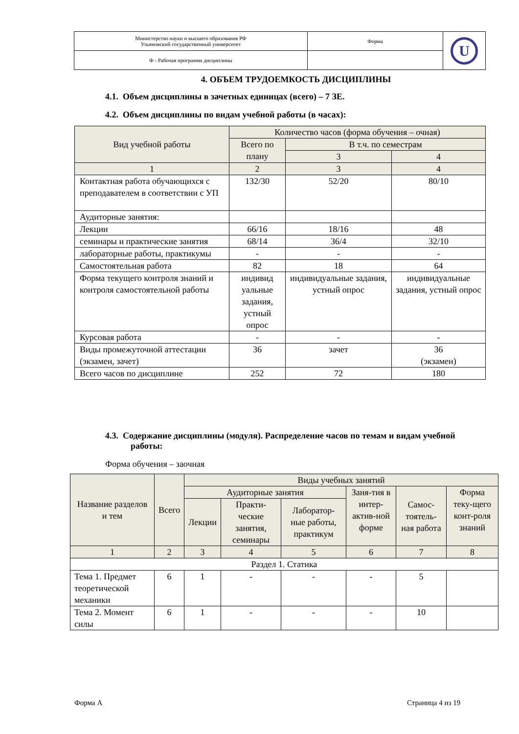| Министерство науки и высшего образования РФ Ульяновский государственный университет | Форма | U |
| Ф - Рабочая программа дисциплины | | |
4. ОБЪЕМ ТРУДОЕМКОСТЬ ДИСЦИПЛИНЫ
4.1. Объем дисциплины в зачетных единицах (всего) – 7 ЗЕ.
4.2. Объем дисциплины по видам учебной работы (в часах):
| Вид учебной работы | Количество часов (форма обучения – очная) | | |
| | Всего по плану | В т.ч. по семестрам | |
| | | 3 | 4 |
| 1 | 2 | 3 | 4 |
| Контактная работа обучающихся с преподавателем в соответствии с УП | 132/30 | 52/20 | 80/10 |
| Аудиторные занятия: | | | |
| Лекции | 66/16 | 18/16 | 48 |
| семинары и практические занятия | 68/14 | 36/4 | 32/10 |
| лабораторные работы, практикумы | - | - | - |
| Самостоятельная работа | 82 | 18 | 64 |
| Форма текущего контроля знаний и контроля самостоятельной работы | индивид уальные задания, устный опрос | индивидуальные задания, устный опрос | индивидуальные задания, устный опрос |
| Курсовая работа | - | - | - |
| Виды промежуточной аттестации (экзамен, зачет) | 36 | зачет | 36 (экзамен) |
| Всего часов по дисциплине | 252 | 72 | 180 |
4.3. Содержание дисциплины (модуля). Распределение часов по темам и видам учебной работы:
Форма обучения – заочная
| Название разделов и тем | Всего | Виды учебных занятий | | | | | |
| | | Аудиторные занятия | | | Заня-тия в интер-актив-ной форме | Самос-тоятель-ная работа | Форма теку-щего конт-роля знаний |
| | | Лекции | Практи-ческие занятия, семинары | Лаборатор-ные работы, практикум | | | |
| 1 | 2 | 3 | 4 | 5 | 6 | 7 | 8 |
| Раздел 1. Статика | | | | | | | |
| Тема 1. Предмет теоретической механики | 6 | 1 | - | - | - | 5 | |
| Тема 2. Момент силы | 6 | 1 | - | - | - | 10 | |
Форма А Страница 4 из 19